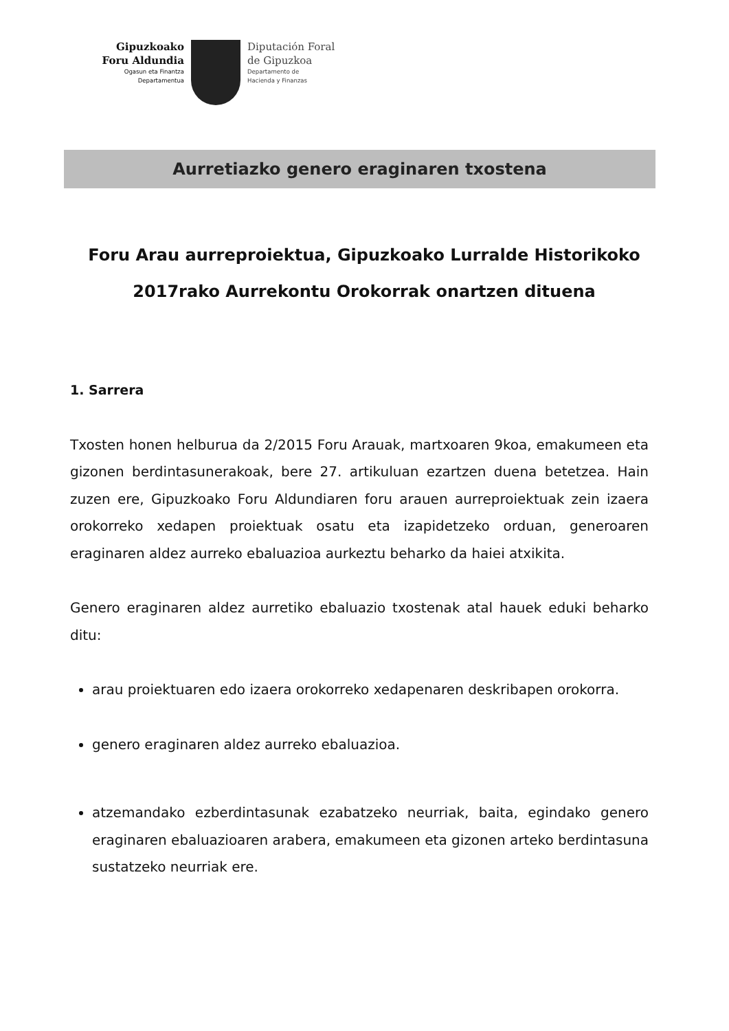Gipuzkoako
Foru Aldundia
Ogasun eta Finantza
Departamentua
Diputación Foral
de Gipuzkoa
Departamento de
Hacienda y Finanzas
Aurretiazko genero eraginaren txostena
Foru Arau aurreproiektua, Gipuzkoako Lurralde Historikoko
2017rako Aurrekontu Orokorrak onartzen dituena
1. Sarrera
Txosten honen helburua da 2/2015 Foru Arauak, martxoaren 9koa, emakumeen eta gizonen berdintasunerakoak, bere 27. artikuluan ezartzen duena betetzea. Hain zuzen ere, Gipuzkoako Foru Aldundiaren foru arauen aurreproiektuak zein izaera orokorreko xedapen proiektuak osatu eta izapidetzeko orduan, generoaren eraginaren aldez aurreko ebaluazioa aurkeztu beharko da haiei atxikita.
Genero eraginaren aldez aurretiko ebaluazio txostenak atal hauek eduki beharko ditu:
arau proiektuaren edo izaera orokorreko xedapenaren deskribapen orokorra.
genero eraginaren aldez aurreko ebaluazioa.
atzemandako ezberdintasunak ezabatzeko neurriak, baita, egindako genero eraginaren ebaluazioaren arabera, emakumeen eta gizonen arteko berdintasuna sustatzeko neurriak ere.